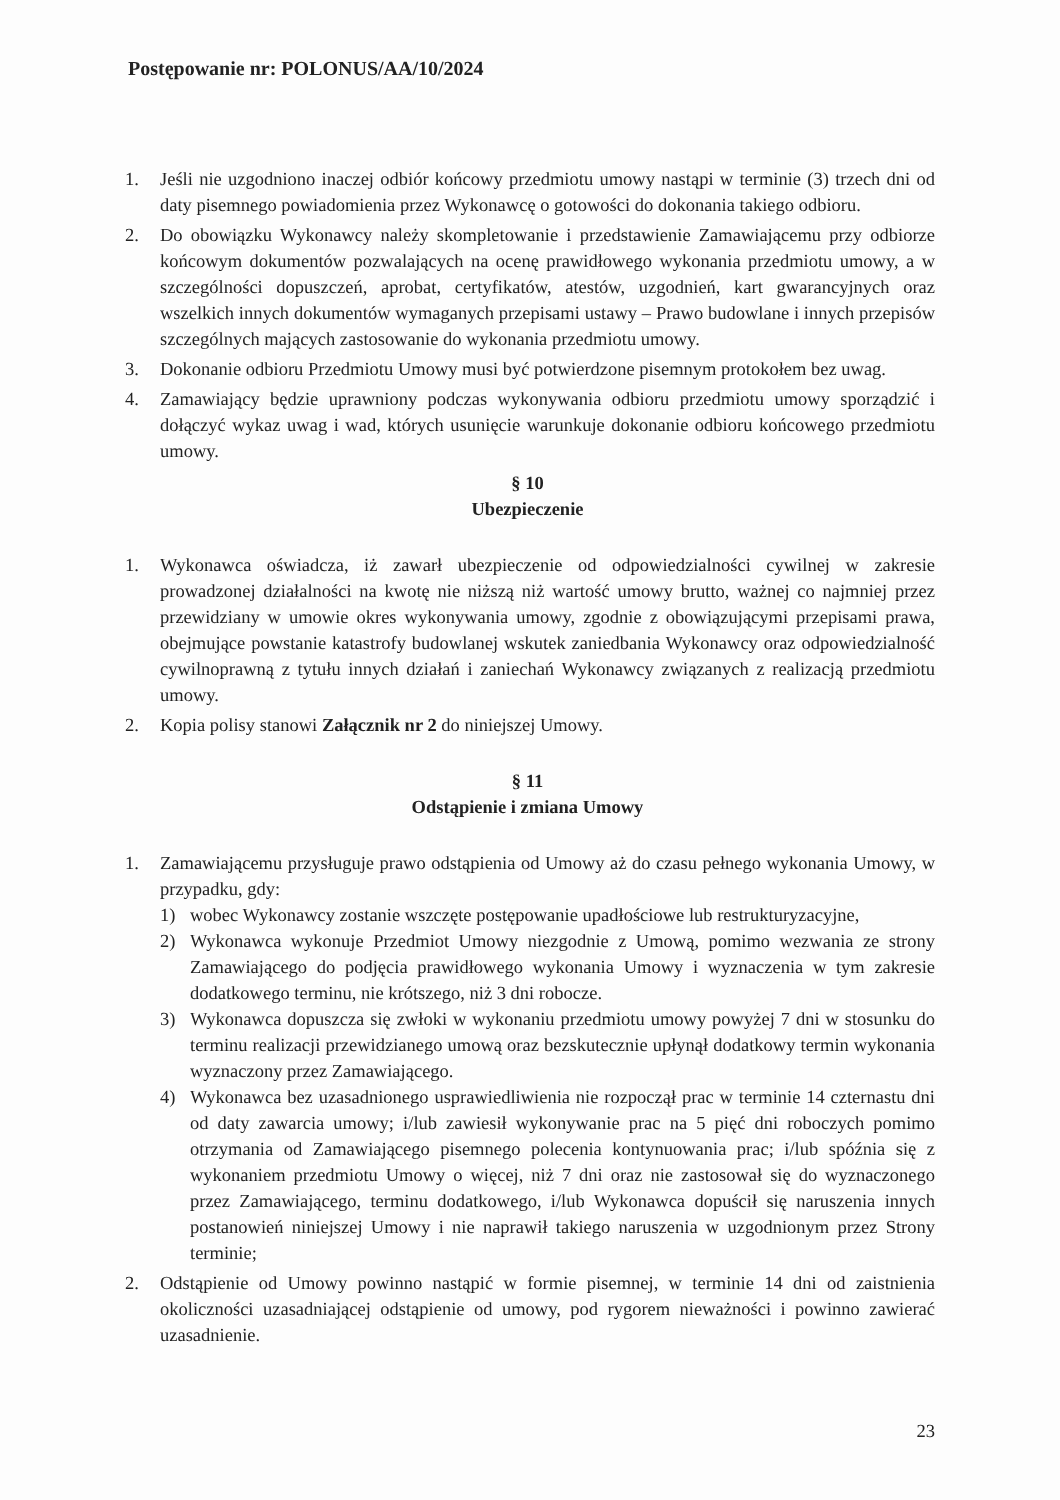Postępowanie nr: POLONUS/AA/10/2024
1. Jeśli nie uzgodniono inaczej odbiór końcowy przedmiotu umowy nastąpi w terminie (3) trzech dni od daty pisemnego powiadomienia przez Wykonawcę o gotowości do dokonania takiego odbioru.
2. Do obowiązku Wykonawcy należy skompletowanie i przedstawienie Zamawiającemu przy odbiorze końcowym dokumentów pozwalających na ocenę prawidłowego wykonania przedmiotu umowy, a w szczególności dopuszczeń, aprobat, certyfikatów, atestów, uzgodnień, kart gwarancyjnych oraz wszelkich innych dokumentów wymaganych przepisami ustawy – Prawo budowlane i innych przepisów szczególnych mających zastosowanie do wykonania przedmiotu umowy.
3. Dokonanie odbioru Przedmiotu Umowy musi być potwierdzone pisemnym protokołem bez uwag.
4. Zamawiający będzie uprawniony podczas wykonywania odbioru przedmiotu umowy sporządzić i dołączyć wykaz uwag i wad, których usunięcie warunkuje dokonanie odbioru końcowego przedmiotu umowy.
§ 10
Ubezpieczenie
1. Wykonawca oświadcza, iż zawarł ubezpieczenie od odpowiedzialności cywilnej w zakresie prowadzonej działalności na kwotę nie niższą niż wartość umowy brutto, ważnej co najmniej przez przewidziany w umowie okres wykonywania umowy, zgodnie z obowiązującymi przepisami prawa, obejmujące powstanie katastrofy budowlanej wskutek zaniedbania Wykonawcy oraz odpowiedzialność cywilnoprawną z tytułu innych działań i zaniechań Wykonawcy związanych z realizacją przedmiotu umowy.
2. Kopia polisy stanowi Załącznik nr 2 do niniejszej Umowy.
§ 11
Odstąpienie i zmiana Umowy
1. Zamawiającemu przysługuje prawo odstąpienia od Umowy aż do czasu pełnego wykonania Umowy, w przypadku, gdy:
1) wobec Wykonawcy zostanie wszczęte postępowanie upadłościowe lub restrukturyzacyjne,
2) Wykonawca wykonuje Przedmiot Umowy niezgodnie z Umową, pomimo wezwania ze strony Zamawiającego do podjęcia prawidłowego wykonania Umowy i wyznaczenia w tym zakresie dodatkowego terminu, nie krótszego, niż 3 dni robocze.
3) Wykonawca dopuszcza się zwłoki w wykonaniu przedmiotu umowy powyżej 7 dni w stosunku do terminu realizacji przewidzianego umową oraz bezskutecznie upłynął dodatkowy termin wykonania wyznaczony przez Zamawiającego.
4) Wykonawca bez uzasadnionego usprawiedliwienia nie rozpoczął prac w terminie 14 czternastu dni od daty zawarcia umowy; i/lub zawiesił wykonywanie prac na 5 pięć dni roboczych pomimo otrzymania od Zamawiającego pisemnego polecenia kontynuowania prac; i/lub spóźnia się z wykonaniem przedmiotu Umowy o więcej, niż 7 dni oraz nie zastosował się do wyznaczonego przez Zamawiającego, terminu dodatkowego, i/lub Wykonawca dopuścił się naruszenia innych postanowień niniejszej Umowy i nie naprawił takiego naruszenia w uzgodnionym przez Strony terminie;
2. Odstąpienie od Umowy powinno nastąpić w formie pisemnej, w terminie 14 dni od zaistnienia okoliczności uzasadniającej odstąpienie od umowy, pod rygorem nieważności i powinno zawierać uzasadnienie.
23